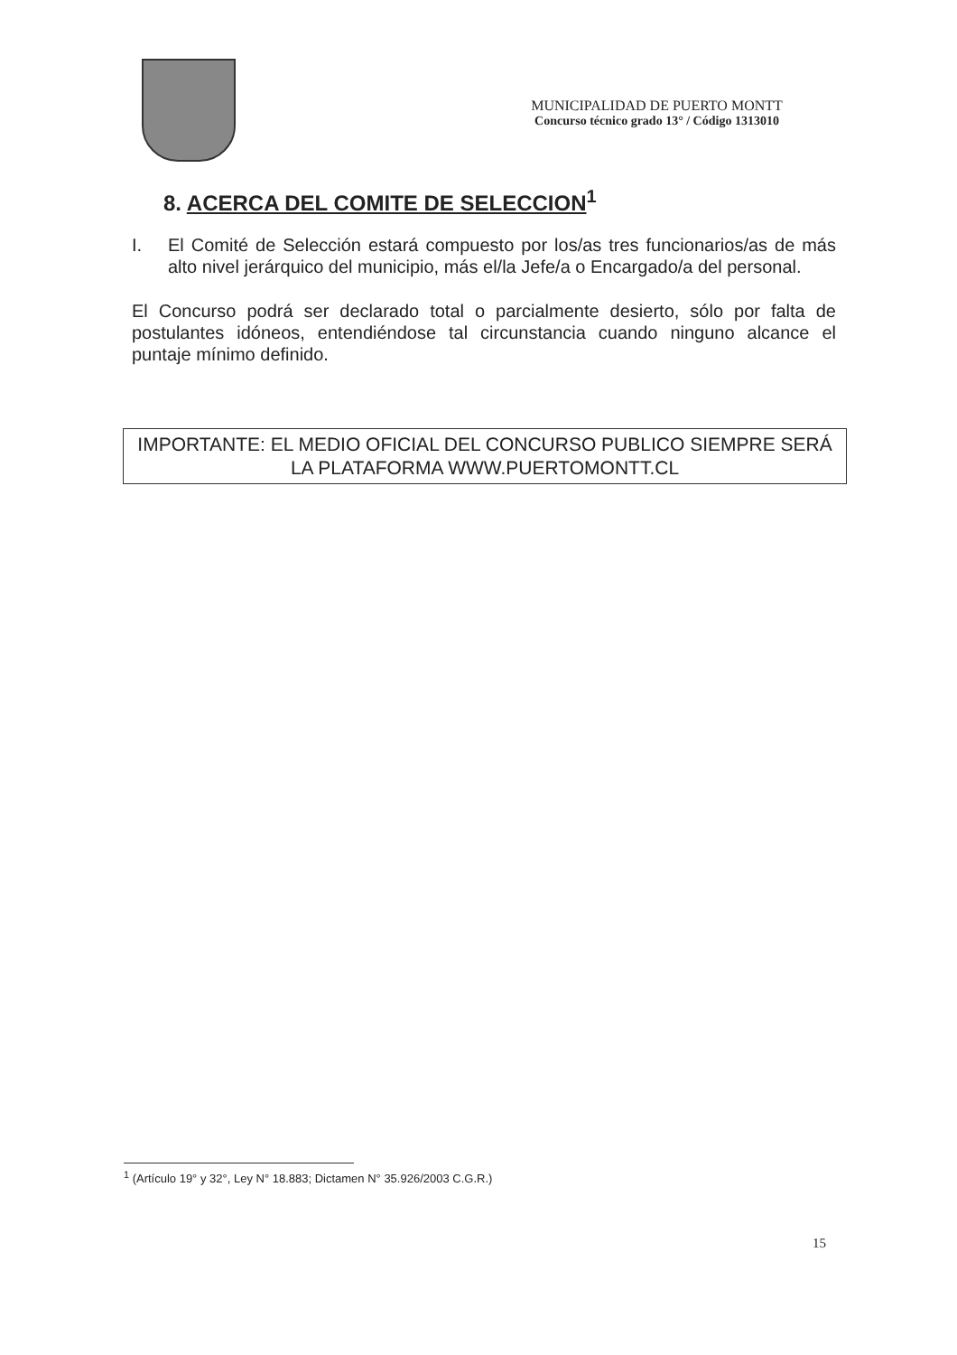MUNICIPALIDAD DE PUERTO MONTT
Concurso técnico grado 13° / Código 1313010
8. ACERCA DEL COMITE DE SELECCION<sup>1</sup>
I. El Comité de Selección estará compuesto por los/as tres funcionarios/as de más alto nivel jerárquico del municipio, más el/la Jefe/a o Encargado/a del personal.
El Concurso podrá ser declarado total o parcialmente desierto, sólo por falta de postulantes idóneos, entendiéndose tal circunstancia cuando ninguno alcance el puntaje mínimo definido.
IMPORTANTE: EL MEDIO OFICIAL DEL CONCURSO PUBLICO SIEMPRE SERÁ LA PLATAFORMA WWW.PUERTOMONTT.CL
<sup>1</sup> (Artículo 19° y 32°, Ley N° 18.883; Dictamen N° 35.926/2003 C.G.R.)
15